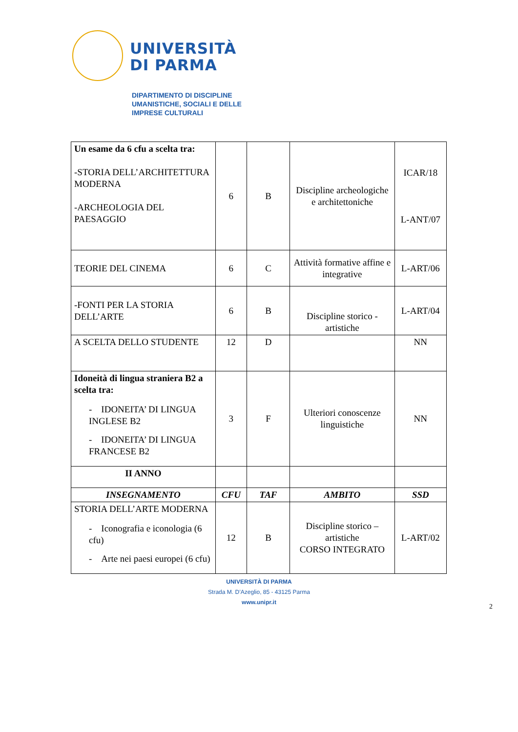UNIVERSITÀ
DI PARMA
DIPARTIMENTO DI DISCIPLINE
UMANISTICHE, SOCIALI E DELLE
IMPRESE CULTURALI
| Un esame da 6 cfu a scelta tra: -STORIA DELL’ARCHITETTURA MODERNA -ARCHEOLOGIA DEL PAESAGGIO | 6 | B | Discipline archeologiche e architettoniche | ICAR/18 L-ANT/07 |
| TEORIE DEL CINEMA | 6 | C | Attività formative affine e integrative | L-ART/06 |
| -FONTI PER LA STORIA DELL’ARTE | 6 | B | Discipline storico - artistiche | L-ART/04 |
| A SCELTA DELLO STUDENTE | 12 | D | | NN |
| Idoneità di lingua straniera B2 a scelta tra: - IDONEITA’ DI LINGUA INGLESE B2 - IDONEITA’ DI LINGUA FRANCESE B2 | 3 | F | Ulteriori conoscenze linguistiche | NN |
| II ANNO | | | | |
| INSEGNAMENTO | CFU | TAF | AMBITO | SSD |
| STORIA DELL’ARTE MODERNA - Iconografia e iconologia (6 cfu) - Arte nei paesi europei (6 cfu) | 12 | B | Discipline storico – artistiche CORSO INTEGRATO | L-ART/02 |
UNIVERSITÀ DI PARMA
Strada M. D’Azeglio, 85 - 43125 Parma
www.unipr.it
2